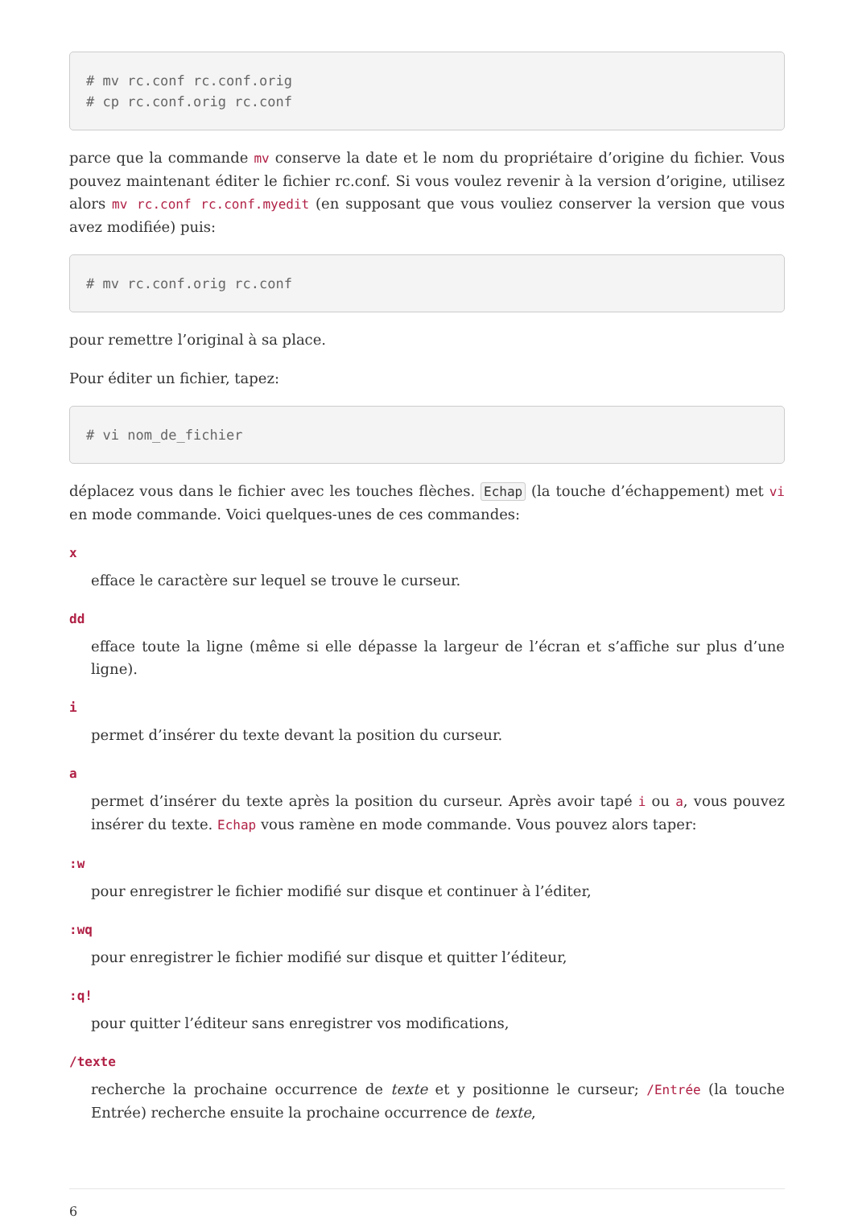# mv rc.conf rc.conf.orig
# cp rc.conf.orig rc.conf
parce que la commande mv conserve la date et le nom du propriétaire d’origine du fichier. Vous pouvez maintenant éditer le fichier rc.conf. Si vous voulez revenir à la version d’origine, utilisez alors mv rc.conf rc.conf.myedit (en supposant que vous vouliez conserver la version que vous avez modifiée) puis:
# mv rc.conf.orig rc.conf
pour remettre l’original à sa place.
Pour éditer un fichier, tapez:
# vi nom_de_fichier
déplacez vous dans le fichier avec les touches flèches. Echap (la touche d’échappement) met vi en mode commande. Voici quelques-unes de ces commandes:
x
efface le caractère sur lequel se trouve le curseur.
dd
efface toute la ligne (même si elle dépasse la largeur de l’écran et s’affiche sur plus d’une ligne).
i
permet d’insérer du texte devant la position du curseur.
a
permet d’insérer du texte après la position du curseur. Après avoir tapé i ou a, vous pouvez insérer du texte. Echap vous ramène en mode commande. Vous pouvez alors taper:
:w
pour enregistrer le fichier modifié sur disque et continuer à l’éditer,
:wq
pour enregistrer le fichier modifié sur disque et quitter l’éditeur,
:q!
pour quitter l’éditeur sans enregistrer vos modifications,
/texte
recherche la prochaine occurrence de texte et y positionne le curseur; /Entrée (la touche Entrée) recherche ensuite la prochaine occurrence de texte,
6